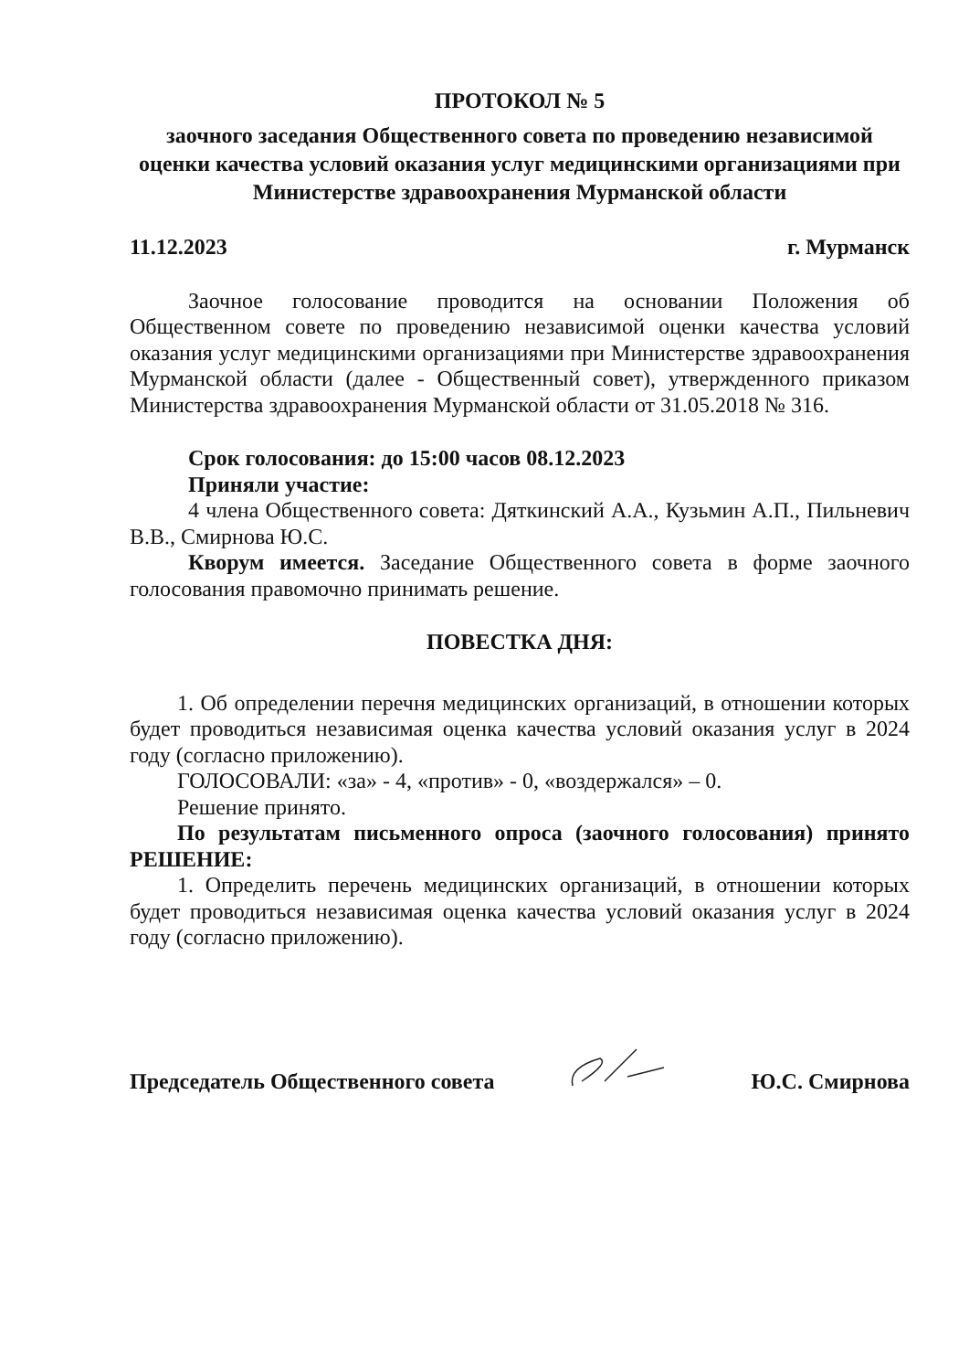ПРОТОКОЛ № 5
заочного заседания Общественного совета по проведению независимой оценки качества условий оказания услуг медицинскими организациями при Министерстве здравоохранения Мурманской области
11.12.2023 г. Мурманск
Заочное голосование проводится на основании Положения об Общественном совете по проведению независимой оценки качества условий оказания услуг медицинскими организациями при Министерстве здравоохранения Мурманской области (далее - Общественный совет), утвержденного приказом Министерства здравоохранения Мурманской области от 31.05.2018 № 316.
Срок голосования: до 15:00 часов 08.12.2023
Приняли участие:
4 члена Общественного совета: Дяткинский А.А., Кузьмин А.П., Пильневич В.В., Смирнова Ю.С.
Кворум имеется. Заседание Общественного совета в форме заочного голосования правомочно принимать решение.
ПОВЕСТКА ДНЯ:
1. Об определении перечня медицинских организаций, в отношении которых будет проводиться независимая оценка качества условий оказания услуг в 2024 году (согласно приложению).
ГОЛОСОВАЛИ: «за» - 4, «против» - 0, «воздержался» – 0.
Решение принято.
По результатам письменного опроса (заочного голосования) принято РЕШЕНИЕ:
1. Определить перечень медицинских организаций, в отношении которых будет проводиться независимая оценка качества условий оказания услуг в 2024 году (согласно приложению).
Председатель Общественного совета Ю.С. Смирнова